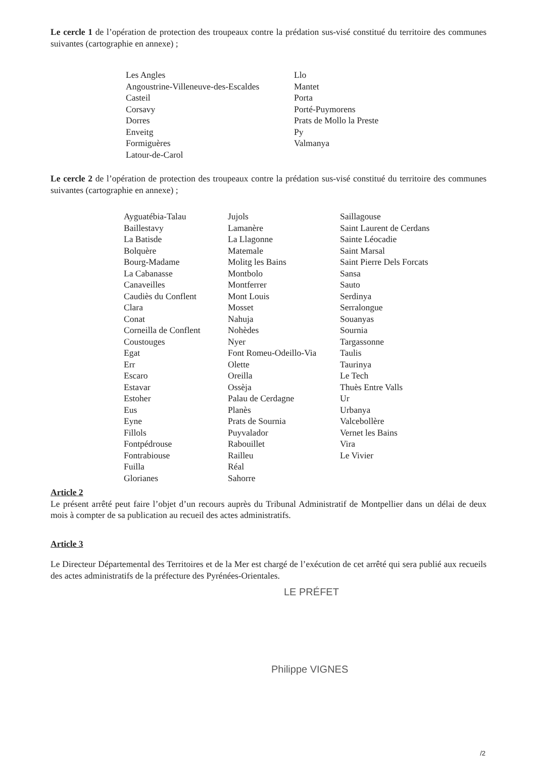Le cercle 1 de l’opération de protection des troupeaux contre la prédation sus-visé constitué du territoire des communes suivantes (cartographie en annexe) ;
Les Angles
Angoustrine-Villeneuve-des-Escaldes
Casteil
Corsavy
Dorres
Enveitg
Formiguères
Latour-de-Carol
Llo
Mantet
Porta
Porté-Puymorens
Prats de Mollo la Preste
Py
Valmanya
Le cercle 2 de l’opération de protection des troupeaux contre la prédation sus-visé constitué du territoire des communes suivantes (cartographie en annexe) ;
Ayguatébia-Talau
Baillestavy
La Batisde
Bolquère
Bourg-Madame
La Cabanasse
Canaveilles
Caudiès du Conflent
Clara
Conat
Corneilla de Conflent
Coustouges
Egat
Err
Escaro
Estavar
Estoher
Eus
Eyne
Fillols
Fontpédrouse
Fontrabiouse
Fuilla
Glorianes
Jujols
Lamanère
La Llagonne
Matemale
Molitg les Bains
Montbolo
Montferrer
Mont Louis
Mosset
Nahuja
Nohèdes
Nyer
Font Romeu-Odeillo-Via
Olette
Oreilla
Ossèja
Palau de Cerdagne
Planès
Prats de Sournia
Puyvalador
Rabouillet
Railleu
Réal
Sahorre
Saillagouse
Saint Laurent de Cerdans
Sainte Léocadie
Saint Marsal
Saint Pierre Dels Forcats
Sansa
Sauto
Serdinya
Serralongue
Souanyas
Sournia
Targassonne
Taulis
Taurinya
Le Tech
Thuès Entre Valls
Ur
Urbanya
Valcebollère
Vernet les Bains
Vira
Le Vivier
Article 2
Le présent arrêté peut faire l’objet d’un recours auprès du Tribunal Administratif de Montpellier dans un délai de deux mois à compter de sa publication au recueil des actes administratifs.
Article 3
Le Directeur Départemental des Territoires et de la Mer est chargé de l’exécution de cet arrêté qui sera publié aux recueils des actes administratifs de la préfecture des Pyrénées-Orientales.
LE PRÉFET
Philippe VIGNES
/2